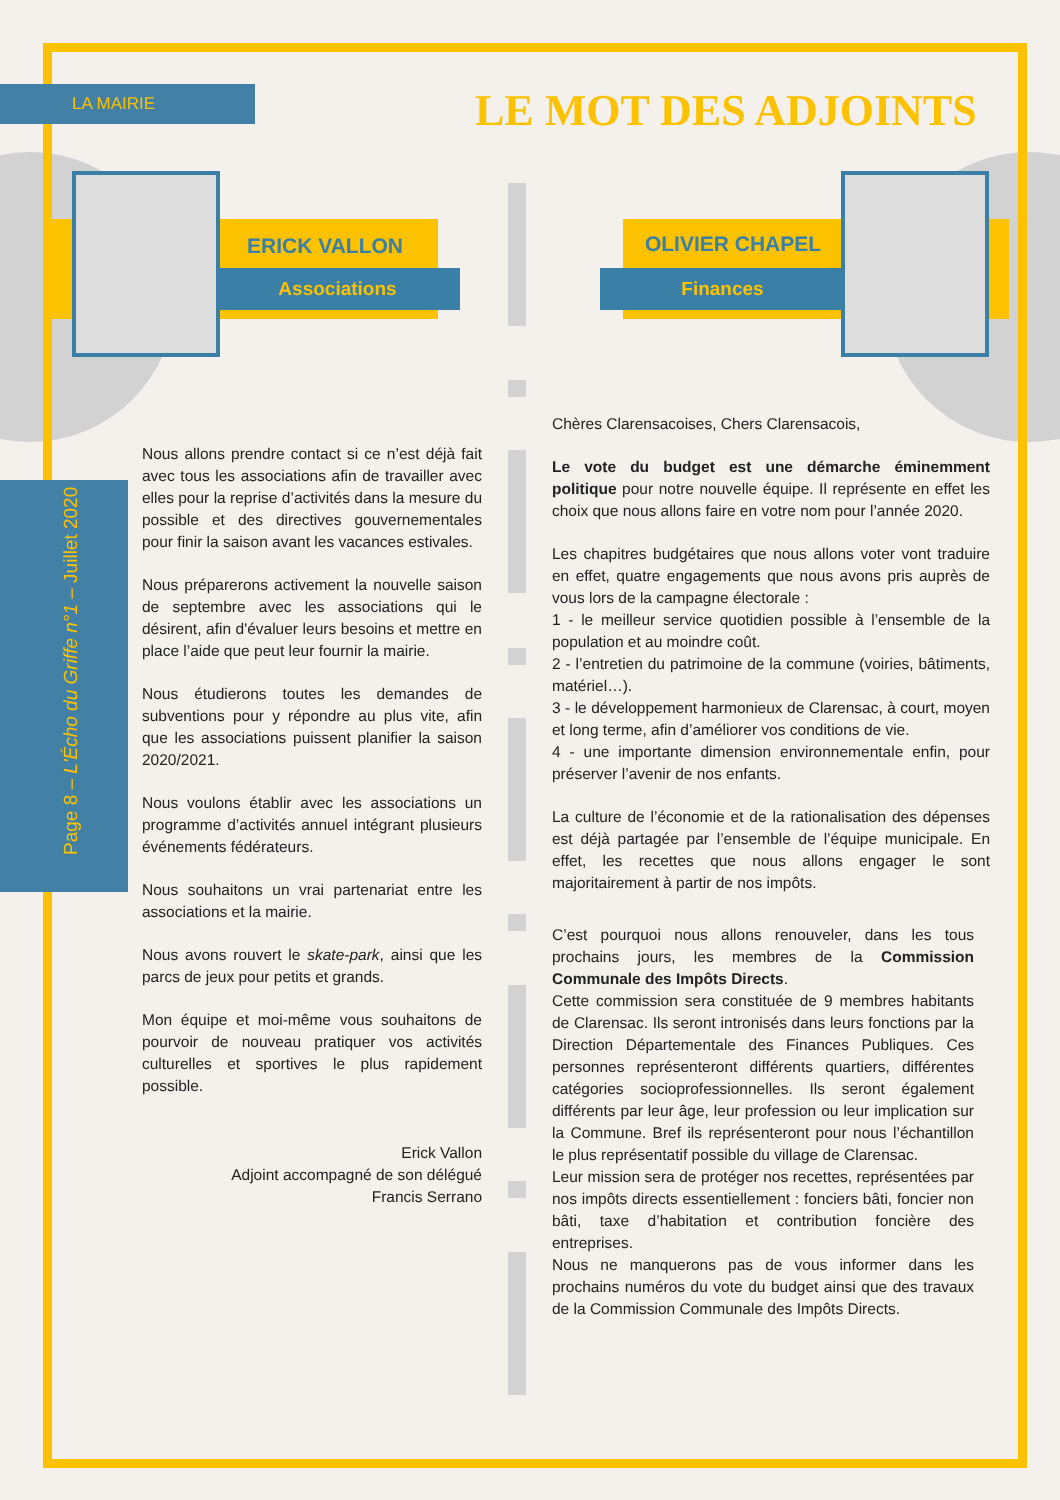LA MAIRIE LE MOT DES ADJOINTS
Page 8 – L'Écho du Griffe n°1 – Juillet 2020
ERICK VALLON
Associations
OLIVIER CHAPEL
Finances
Nous allons prendre contact si ce n’est déjà fait avec tous les associations afin de travailler avec elles pour la reprise d’activités dans la mesure du possible et des directives gouvernementales pour finir la saison avant les vacances estivales.
Nous préparerons activement la nouvelle saison de septembre avec les associations qui le désirent, afin d'évaluer leurs besoins et mettre en place l’aide que peut leur fournir la mairie.
Nous étudierons toutes les demandes de subventions pour y répondre au plus vite, afin que les associations puissent planifier la saison 2020/2021.
Nous voulons établir avec les associations un programme d’activités annuel intégrant plusieurs événements fédérateurs.
Nous souhaitons un vrai partenariat entre les associations et la mairie.
Nous avons rouvert le skate-park, ainsi que les parcs de jeux pour petits et grands.
Mon équipe et moi-même vous souhaitons de pourvoir de nouveau pratiquer vos activités culturelles et sportives le plus rapidement possible.
Erick Vallon
Adjoint accompagné de son délégué
Francis Serrano
Chères Clarensacoises, Chers Clarensacois,
Le vote du budget est une démarche éminemment politique pour notre nouvelle équipe. Il représente en effet les choix que nous allons faire en votre nom pour l’année 2020.
Les chapitres budgétaires que nous allons voter vont traduire en effet, quatre engagements que nous avons pris auprès de vous lors de la campagne électorale :
1 - le meilleur service quotidien possible à l’ensemble de la population et au moindre coût.
2 - l’entretien du patrimoine de la commune (voiries, bâtiments, matériel…).
3 - le développement harmonieux de Clarensac, à court, moyen et long terme, afin d’améliorer vos conditions de vie.
4 - une importante dimension environnementale enfin, pour préserver l’avenir de nos enfants.
La culture de l’économie et de la rationalisation des dépenses est déjà partagée par l’ensemble de l’équipe municipale. En effet, les recettes que nous allons engager le sont majoritairement à partir de nos impôts.
C’est pourquoi nous allons renouveler, dans les tous prochains jours, les membres de la Commission Communale des Impôts Directs.
Cette commission sera constituée de 9 membres habitants de Clarensac. Ils seront intronisés dans leurs fonctions par la Direction Départementale des Finances Publiques. Ces personnes représenteront différents quartiers, différentes catégories socioprofessionnelles. Ils seront également différents par leur âge, leur profession ou leur implication sur la Commune. Bref ils représenteront pour nous l’échantillon le plus représentatif possible du village de Clarensac.
Leur mission sera de protéger nos recettes, représentées par nos impôts directs essentiellement : fonciers bâti, foncier non bâti, taxe d’habitation et contribution foncière des entreprises.
Nous ne manquerons pas de vous informer dans les prochains numéros du vote du budget ainsi que des travaux de la Commission Communale des Impôts Directs.